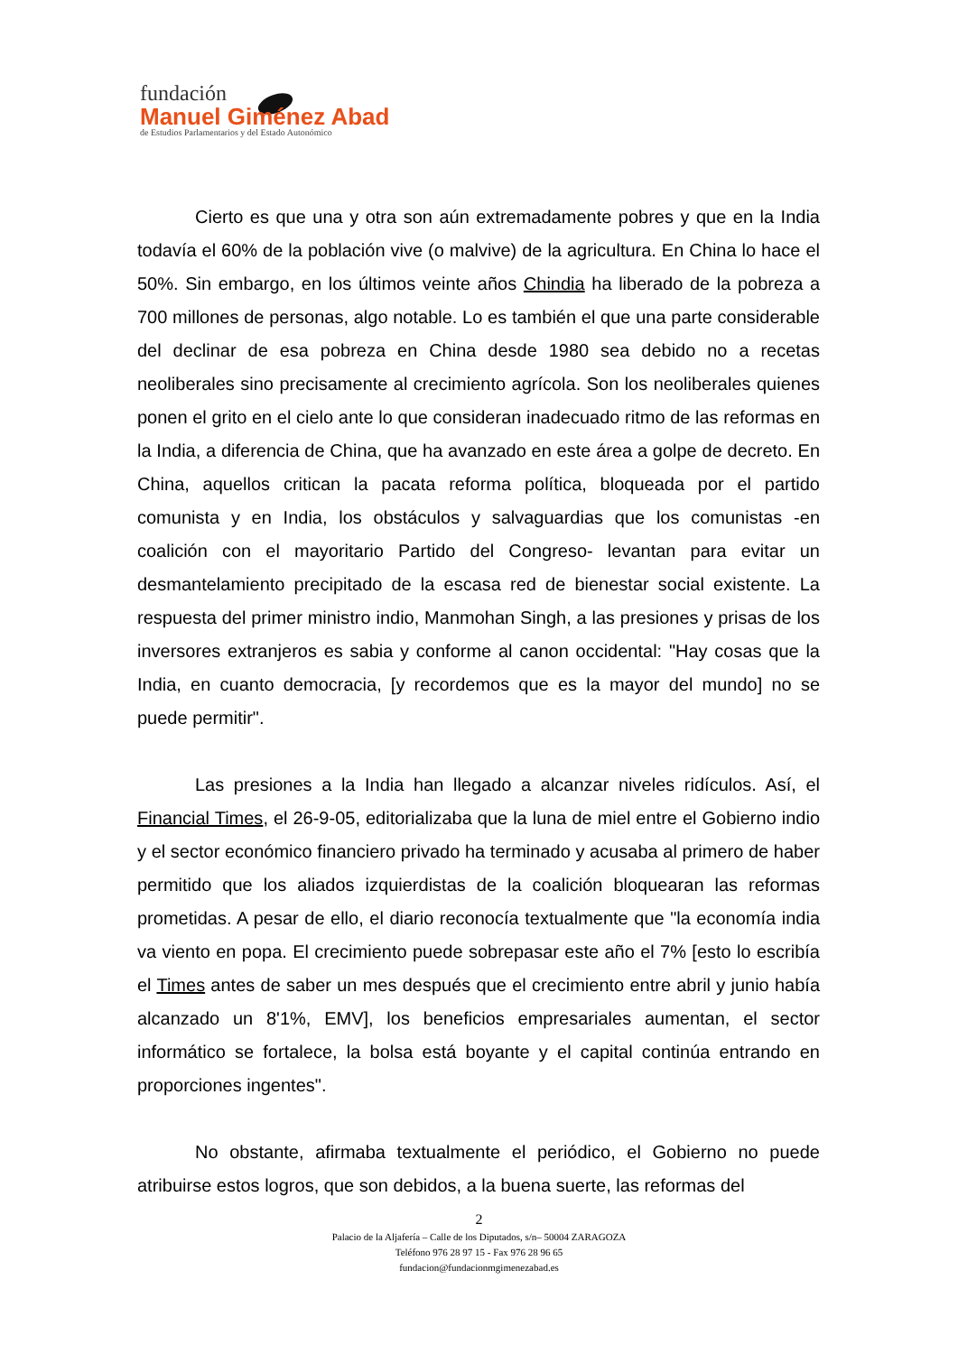fundación
Manuel Giménez Abad
de Estudios Parlamentarios y del Estado Autonómico
Cierto es que una y otra son aún extremadamente pobres y que en la India todavía el 60% de la población vive (o malvive) de la agricultura. En China lo hace el 50%. Sin embargo, en los últimos veinte años Chindia ha liberado de la pobreza a 700 millones de personas, algo notable. Lo es también el que una parte considerable del declinar de esa pobreza en China desde 1980 sea debido no a recetas neoliberales sino precisamente al crecimiento agrícola. Son los neoliberales quienes ponen el grito en el cielo ante lo que consideran inadecuado ritmo de las reformas en la India, a diferencia de China, que ha avanzado en este área a golpe de decreto. En China, aquellos critican la pacata reforma política, bloqueada por el partido comunista y en India, los obstáculos y salvaguardias que los comunistas -en coalición con el mayoritario Partido del Congreso- levantan para evitar un desmantelamiento precipitado de la escasa red de bienestar social existente. La respuesta del primer ministro indio, Manmohan Singh, a las presiones y prisas de los inversores extranjeros es sabia y conforme al canon occidental: "Hay cosas que la India, en cuanto democracia, [y recordemos que es la mayor del mundo] no se puede permitir".
Las presiones a la India han llegado a alcanzar niveles ridículos. Así, el Financial Times, el 26-9-05, editorializaba que la luna de miel entre el Gobierno indio y el sector económico financiero privado ha terminado y acusaba al primero de haber permitido que los aliados izquierdistas de la coalición bloquearan las reformas prometidas. A pesar de ello, el diario reconocía textualmente que "la economía india va viento en popa. El crecimiento puede sobrepasar este año el 7% [esto lo escribía el Times antes de saber un mes después que el crecimiento entre abril y junio había alcanzado un 8'1%, EMV], los beneficios empresariales aumentan, el sector informático se fortalece, la bolsa está boyante y el capital continúa entrando en proporciones ingentes".
No obstante, afirmaba textualmente el periódico, el Gobierno no puede atribuirse estos logros, que son debidos, a la buena suerte, las reformas del
2
Palacio de la Aljafería – Calle de los Diputados, s/n– 50004 ZARAGOZA
Teléfono 976 28 97 15 - Fax 976 28 96 65
fundacion@fundacionmgimenezabad.es